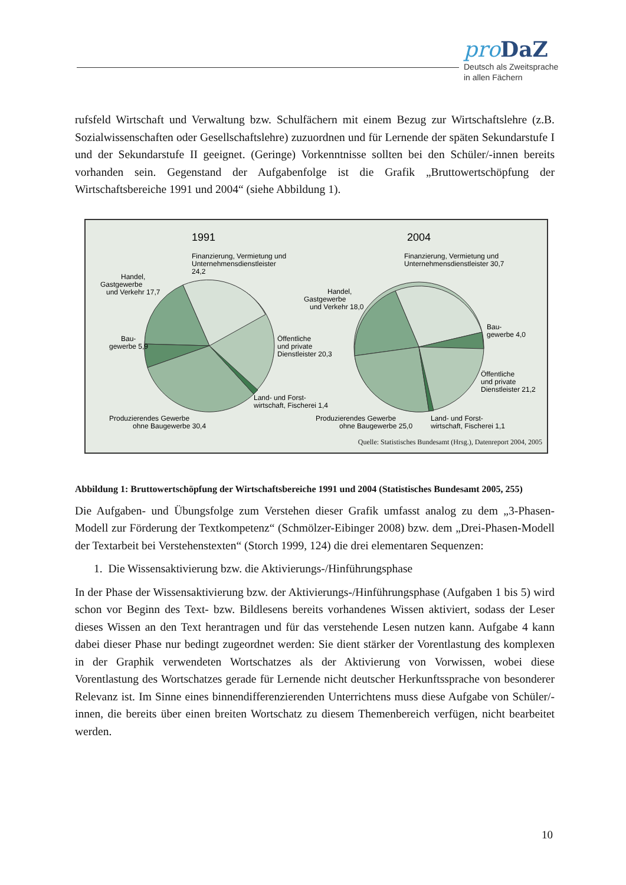pro DaZ
Deutsch als Zweitsprache
in allen Fächern
rufsfeld Wirtschaft und Verwaltung bzw. Schulfächern mit einem Bezug zur Wirtschaftslehre (z.B. Sozialwissenschaften oder Gesellschaftslehre) zuzuordnen und für Lernende der späten Sekundarstufe I und der Sekundarstufe II geeignet. (Geringe) Vorkenntnisse sollten bei den Schüler/-innen bereits vorhanden sein. Gegenstand der Aufgabenfolge ist die Grafik „Brutto­wertschöpfung der Wirtschaftsbereiche 1991 und 2004“ (siehe Abbildung 1).
1991
2004
Finanzierung, Vermietung und
Unternehmensdienstleister
24,2
Handel,
Gastgewerbe
und Verkehr 17,7
Bau-
gewerbe 5,9
Öffentliche
und private
Dienstleister 20,3
Land- und Forst-
wirtschaft, Fischerei 1,4
Produzierendes Gewerbe
ohne Baugewerbe 30,4
Finanzierung, Vermietung und
Unternehmensdienstleister 30,7
Handel,
Gastgewerbe
und Verkehr 18,0
Bau-
gewerbe 4,0
Öffentliche
und private
Dienstleister 21,2
Produzierendes Gewerbe
ohne Baugewerbe 25,0
Land- und Forst-
wirtschaft, Fischerei 1,1
Quelle: Statistisches Bundesamt (Hrsg.), Datenreport 2004, 2005
Abbildung 1: Bruttowertschöpfung der Wirtschaftsbereiche 1991 und 2004 (Statistisches Bundesamt 2005, 255)
Die Aufgaben- und Übungsfolge zum Verstehen dieser Grafik umfasst analog zu dem „3-Phasen-Modell zur Förderung der Textkompetenz“ (Schmölzer-Eibinger 2008) bzw. dem „Drei-Phasen-Modell der Textarbeit bei Verstehenstexten“ (Storch 1999, 124) die drei ele­mentaren Sequenzen:
1. Die Wissensaktivierung bzw. die Aktivierungs-/Hinführungsphase
In der Phase der Wissensaktivierung bzw. der Aktivierungs-/Hinführungsphase (Aufgaben 1 bis 5) wird schon vor Beginn des Text- bzw. Bildlesens bereits vorhandenes Wissen aktiviert, sodass der Leser dieses Wissen an den Text herantragen und für das verstehende Lesen nutzen kann. Aufgabe 4 kann dabei dieser Phase nur bedingt zugeordnet werden: Sie dient stärker der Vorentlastung des komplexen in der Graphik verwendeten Wortschatzes als der Aktivierung von Vorwissen, wobei diese Vorentlastung des Wortschatzes gerade für Lernende nicht deut­scher Herkunftssprache von besonderer Relevanz ist. Im Sinne eines binnendifferenzierenden Unterrichtens muss diese Aufgabe von Schüler/-innen, die bereits über einen breiten Wort­schatz zu diesem Themenbereich verfügen, nicht bearbeitet werden.
10